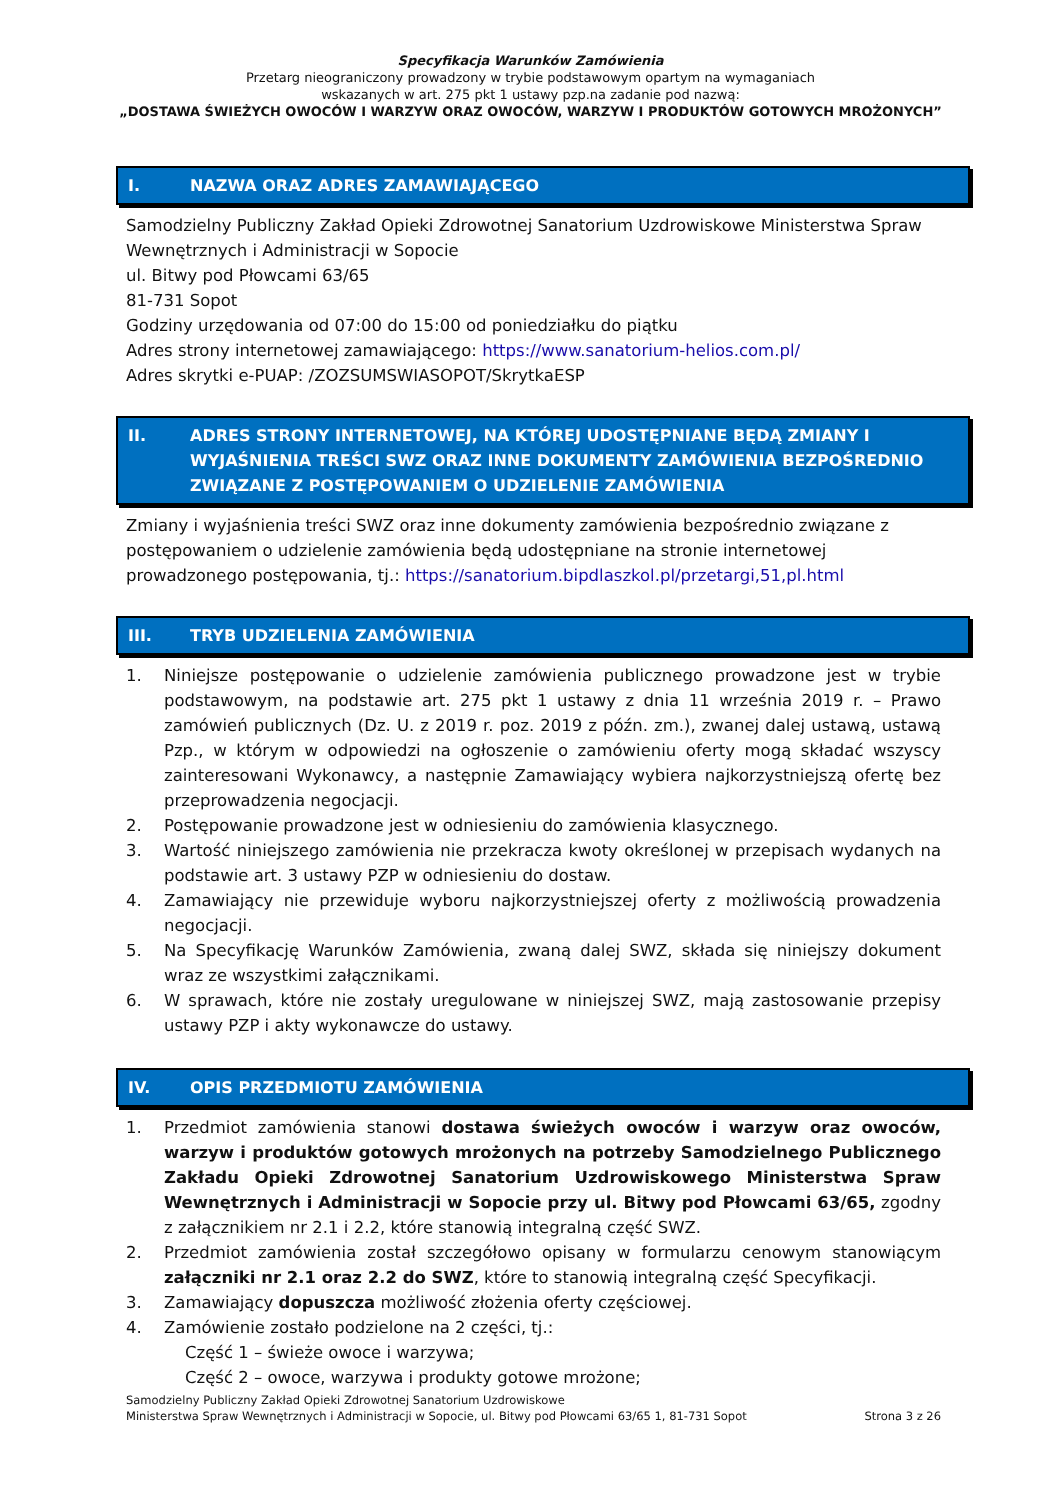Specyfikacja Warunków Zamówienia
Przetarg nieograniczony prowadzony w trybie podstawowym opartym na wymaganiach
wskazanych w art. 275 pkt 1 ustawy pzp.na zadanie pod nazwą:
„DOSTAWA ŚWIEŻYCH OWOCÓW I WARZYW ORAZ OWOCÓW, WARZYW I PRODUKTÓW GOTOWYCH MROŻONYCH”
I. NAZWA ORAZ ADRES ZAMAWIAJĄCEGO
Samodzielny Publiczny Zakład Opieki Zdrowotnej Sanatorium Uzdrowiskowe Ministerstwa Spraw Wewnętrznych i Administracji w Sopocie
ul. Bitwy pod Płowcami 63/65
81-731 Sopot
Godziny urzędowania od 07:00 do 15:00 od poniedziałku do piątku
Adres strony internetowej zamawiającego: https://www.sanatorium-helios.com.pl/
Adres skrytki e-PUAP: /ZOZSUMSWIASOPOT/SkrytkaESP
II. ADRES STRONY INTERNETOWEJ, NA KTÓREJ UDOSTĘPNIANE BĘDĄ ZMIANY I WYJAŚNIENIA TREŚCI SWZ ORAZ INNE DOKUMENTY ZAMÓWIENIA BEZPOŚREDNIO ZWIĄZANE Z POSTĘPOWANIEM O UDZIELENIE ZAMÓWIENIA
Zmiany i wyjaśnienia treści SWZ oraz inne dokumenty zamówienia bezpośrednio związane z postępowaniem o udzielenie zamówienia będą udostępniane na stronie internetowej prowadzonego postępowania, tj.: https://sanatorium.bipdlaszkol.pl/przetargi,51,pl.html
III. TRYB UDZIELENIA ZAMÓWIENIA
1. Niniejsze postępowanie o udzielenie zamówienia publicznego prowadzone jest w trybie podstawowym, na podstawie art. 275 pkt 1 ustawy z dnia 11 września 2019 r. – Prawo zamówień publicznych (Dz. U. z 2019 r. poz. 2019 z późn. zm.), zwanej dalej ustawą, ustawą Pzp., w którym w odpowiedzi na ogłoszenie o zamówieniu oferty mogą składać wszyscy zainteresowani Wykonawcy, a następnie Zamawiający wybiera najkorzystniejszą ofertę bez przeprowadzenia negocjacji.
2. Postępowanie prowadzone jest w odniesieniu do zamówienia klasycznego.
3. Wartość niniejszego zamówienia nie przekracza kwoty określonej w przepisach wydanych na podstawie art. 3 ustawy PZP w odniesieniu do dostaw.
4. Zamawiający nie przewiduje wyboru najkorzystniejszej oferty z możliwością prowadzenia negocjacji.
5. Na Specyfikację Warunków Zamówienia, zwaną dalej SWZ, składa się niniejszy dokument wraz ze wszystkimi załącznikami.
6. W sprawach, które nie zostały uregulowane w niniejszej SWZ, mają zastosowanie przepisy ustawy PZP i akty wykonawcze do ustawy.
IV. OPIS PRZEDMIOTU ZAMÓWIENIA
1. Przedmiot zamówienia stanowi dostawa świeżych owoców i warzyw oraz owoców, warzyw i produktów gotowych mrożonych na potrzeby Samodzielnego Publicznego Zakładu Opieki Zdrowotnej Sanatorium Uzdrowiskowego Ministerstwa Spraw Wewnętrznych i Administracji w Sopocie przy ul. Bitwy pod Płowcami 63/65, zgodny z załącznikiem nr 2.1 i 2.2, które stanowią integralną część SWZ.
2. Przedmiot zamówienia został szczegółowo opisany w formularzu cenowym stanowiącym załączniki nr 2.1 oraz 2.2 do SWZ, które to stanowią integralną część Specyfikacji.
3. Zamawiający dopuszcza możliwość złożenia oferty częściowej.
4. Zamówienie zostało podzielone na 2 części, tj.:
Część 1 – świeże owoce i warzywa;
Część 2 – owoce, warzywa i produkty gotowe mrożone;
Samodzielny Publiczny Zakład Opieki Zdrowotnej Sanatorium Uzdrowiskowe
Ministerstwa Spraw Wewnętrznych i Administracji w Sopocie, ul. Bitwy pod Płowcami 63/65 1, 81-731 Sopot Strona 3 z 26